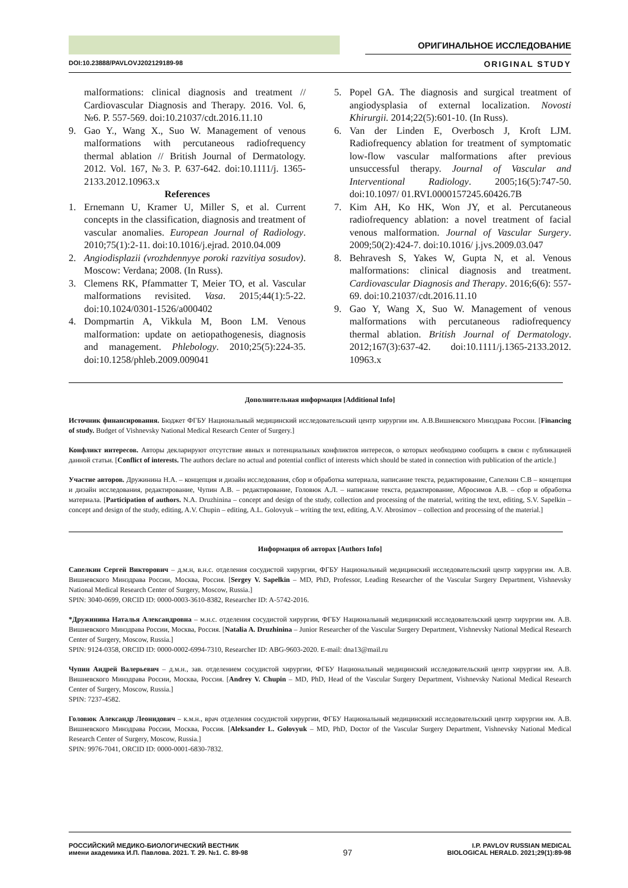ОРИГИНАЛЬНОЕ ИССЛЕДОВАНИЕ
DOI:10.23888/PAVLOVJ202129189-98 ORIGINAL STUDY
malformations: clinical diagnosis and treatment // Cardiovascular Diagnosis and Therapy. 2016. Vol. 6, №6. P. 557-569. doi:10.21037/cdt.2016.11.10
9. Gao Y., Wang X., Suo W. Management of venous malformations with percutaneous radiofrequency thermal ablation // British Journal of Dermatology. 2012. Vol. 167, №3. P. 637-642. doi:10.1111/j. 1365-2133.2012.10963.x
References
1. Ernemann U, Kramer U, Miller S, et al. Current concepts in the classification, diagnosis and treatment of vascular anomalies. European Journal of Radiology. 2010;75(1):2-11. doi:10.1016/j.ejrad. 2010.04.009
2. Angiodisplazii (vrozhdennyye poroki razvitiya sosudov). Moscow: Verdana; 2008. (In Russ).
3. Clemens RK, Pfammatter T, Meier TO, et al. Vascular malformations revisited. Vasa. 2015;44(1):5-22. doi:10.1024/0301-1526/a000402
4. Dompmartin A, Vikkula M, Boon LM. Venous malformation: update on aetiopathogenesis, diagnosis and management. Phlebology. 2010;25(5):224-35. doi:10.1258/phleb.2009.009041
5. Popel GA. The diagnosis and surgical treatment of angiodysplasia of external localization. Novosti Khirurgii. 2014;22(5):601-10. (In Russ).
6. Van der Linden E, Overbosch J, Kroft LJM. Radiofrequency ablation for treatment of symptomatic low-flow vascular malformations after previous unsuccessful therapy. Journal of Vascular and Interventional Radiology. 2005;16(5):747-50. doi:10.1097/ 01.RVI.0000157245.60426.7B
7. Kim AH, Ko HK, Won JY, et al. Percutaneous radiofrequency ablation: a novel treatment of facial venous malformation. Journal of Vascular Surgery. 2009;50(2):424-7. doi:10.1016/ j.jvs.2009.03.047
8. Behravesh S, Yakes W, Gupta N, et al. Venous malformations: clinical diagnosis and treatment. Cardiovascular Diagnosis and Therapy. 2016;6(6): 557-69. doi:10.21037/cdt.2016.11.10
9. Gao Y, Wang X, Suo W. Management of venous malformations with percutaneous radiofrequency thermal ablation. British Journal of Dermatology. 2012;167(3):637-42. doi:10.1111/j.1365-2133.2012. 10963.x
Дополнительная информация [Additional Info]
Источник финансирования. Бюджет ФГБУ Национальный медицинский исследовательский центр хирургии им. А.В.Вишневского Минздрава России. [Financing of study. Budget of Vishnevsky National Medical Research Center of Surgery.]
Конфликт интересов. Авторы декларируют отсутствие явных и потенциальных конфликтов интересов, о которых необходимо сообщить в связи с публикацией данной статьи. [Conflict of interests. The authors declare no actual and potential conflict of interests which should be stated in connection with publication of the article.]
Участие авторов. Дружинина Н.А. – концепция и дизайн исследования, сбор и обработка материала, написание текста, редактирование, Сапелкин С.В – концепция и дизайн исследования, редактирование, Чупин А.В. – редактирование, Головюк А.Л. – написание текста, редактирование, Абросимов А.В. – сбор и обработка материала. [Participation of authors. N.A. Druzhinina – concept and design of the study, collection and processing of the material, writing the text, editing, S.V. Sapelkin – concept and design of the study, editing, A.V. Chupin – editing, A.L. Golovyuk – writing the text, editing, A.V. Abrosimov – collection and processing of the material.]
Информация об авторах [Authors Info]
Сапелкин Сергей Викторович – д.м.н, в.н.с. отделения сосудистой хирургии, ФГБУ Национальный медицинский исследовательский центр хирургии им. А.В. Вишневского Минздрава России, Москва, Россия. [Sergey V. Sapelkin – MD, PhD, Professor, Leading Researcher of the Vascular Surgery Department, Vishnevsky National Medical Research Center of Surgery, Moscow, Russia.]
SPIN: 3040-0699, ORCID ID: 0000-0003-3610-8382, Researcher ID: A-5742-2016.
*Дружинина Наталья Александровна – м.н.с. отделения сосудистой хирургии, ФГБУ Национальный медицинский исследовательский центр хирургии им. А.В. Вишневского Минздрава России, Москва, Россия. [Natalia A. Druzhinina – Junior Researcher of the Vascular Surgery Department, Vishnevsky National Medical Research Center of Surgery, Moscow, Russia.]
SPIN: 9124-0358, ORCID ID: 0000-0002-6994-7310, Researcher ID: ABG-9603-2020. E-mail: dna13@mail.ru
Чупин Андрей Валерьевич – д.м.н., зав. отделением сосудистой хирургии, ФГБУ Национальный медицинский исследовательский центр хирургии им. А.В. Вишневского Минздрава России, Москва, Россия. [Andrey V. Chupin – MD, PhD, Head of the Vascular Surgery Department, Vishnevsky National Medical Research Center of Surgery, Moscow, Russia.]
SPIN: 7237-4582.
Головюк Александр Леонидович – к.м.н., врач отделения сосудистой хирургии, ФГБУ Национальный медицинский исследовательский центр хирургии им. А.В. Вишневского Минздрава России, Москва, Россия. [Aleksander L. Golovyuk – MD, PhD, Doctor of the Vascular Surgery Department, Vishnevsky National Medical Research Center of Surgery, Moscow, Russia.]
SPIN: 9976-7041, ORCID ID: 0000-0001-6830-7832.
РОССИЙСКИЙ МЕДИКО-БИОЛОГИЧЕСКИЙ ВЕСТНИК
имени академика И.П. Павлова. 2021. Т. 29. №1. С. 89-98
97
I.P. PAVLOV RUSSIAN MEDICAL
BIOLOGICAL HERALD. 2021;29(1):89-98